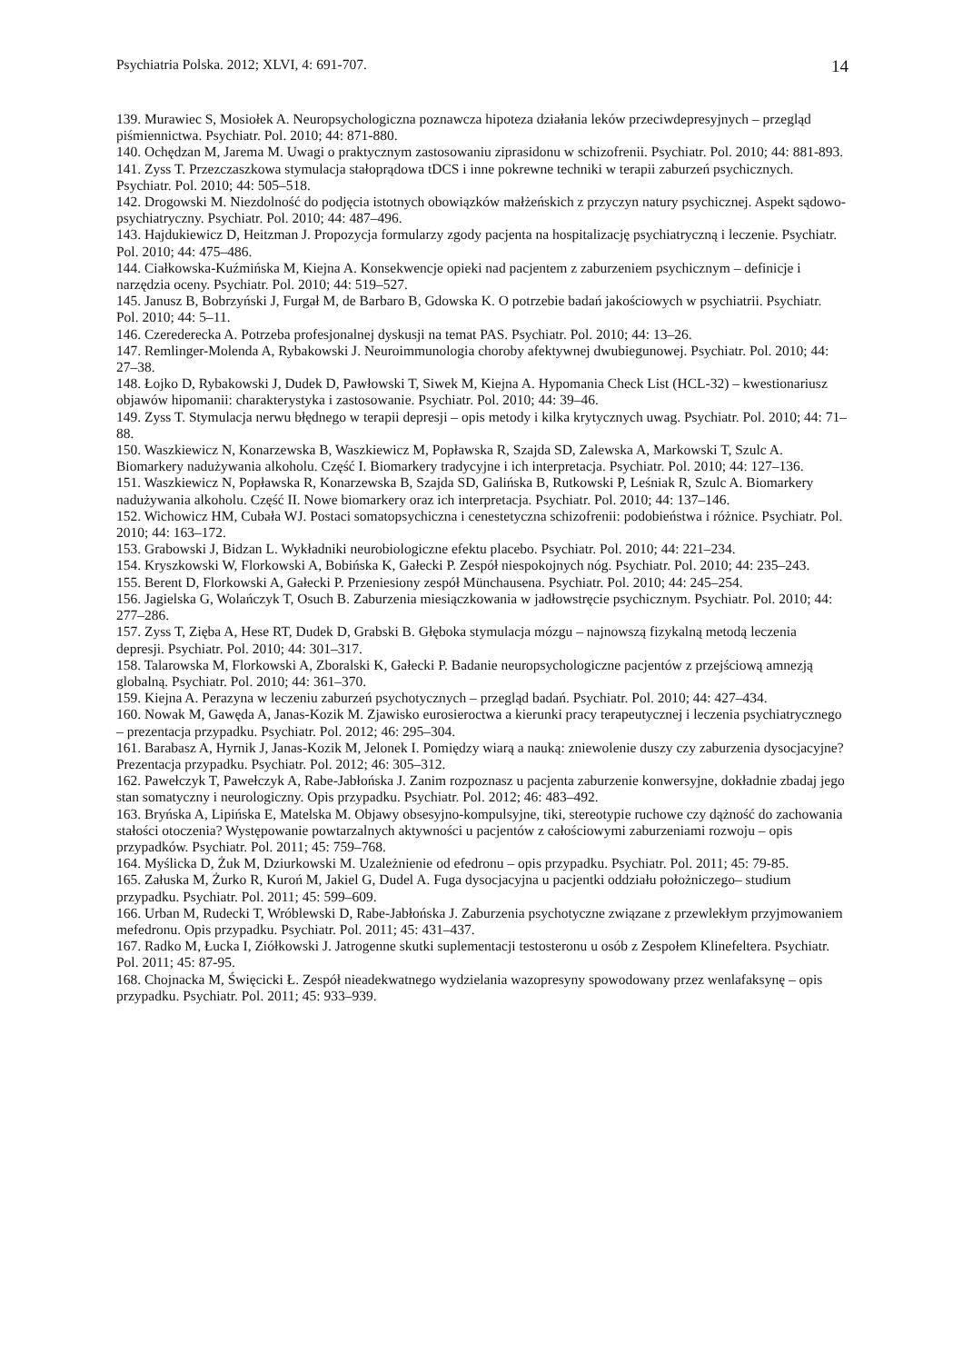Psychiatria Polska. 2012; XLVI, 4: 691-707. 14
139. Murawiec S, Mosiołek A. Neuropsychologiczna poznawcza hipoteza działania leków przeciwdepresyjnych – przegląd piśmiennictwa. Psychiatr. Pol. 2010; 44: 871-880.
140. Ochędzan M, Jarema M. Uwagi o praktycznym zastosowaniu ziprasidonu w schizofrenii. Psychiatr. Pol. 2010; 44: 881-893.
141. Zyss T. Przezczaszkowa stymulacja stałoprądowa tDCS i inne pokrewne techniki w terapii zaburzeń psychicznych. Psychiatr. Pol. 2010; 44: 505–518.
142. Drogowski M. Niezdolność do podjęcia istotnych obowiązków małżeńskich z przyczyn natury psychicznej. Aspekt sądowo-psychiatryczny. Psychiatr. Pol. 2010; 44: 487–496.
143. Hajdukiewicz D, Heitzman J. Propozycja formularzy zgody pacjenta na hospitalizację psychiatryczną i leczenie. Psychiatr. Pol. 2010; 44: 475–486.
144. Ciałkowska-Kuźmińska M, Kiejna A. Konsekwencje opieki nad pacjentem z zaburzeniem psychicznym – definicje i narzędzia oceny. Psychiatr. Pol. 2010; 44: 519–527.
145. Janusz B, Bobrzyński J, Furgał M, de Barbaro B, Gdowska K. O potrzebie badań jakościowych w psychiatrii. Psychiatr. Pol. 2010; 44: 5–11.
146. Czerederecka A. Potrzeba profesjonalnej dyskusji na temat PAS. Psychiatr. Pol. 2010; 44: 13–26.
147. Remlinger-Molenda A, Rybakowski J. Neuroimmunologia choroby afektywnej dwubiegunowej. Psychiatr. Pol. 2010; 44: 27–38.
148. Łojko D, Rybakowski J, Dudek D, Pawłowski T, Siwek M, Kiejna A. Hypomania Check List (HCL-32) – kwestionariusz objawów hipomanii: charakterystyka i zastosowanie. Psychiatr. Pol. 2010; 44: 39–46.
149. Zyss T. Stymulacja nerwu błędnego w terapii depresji – opis metody i kilka krytycznych uwag. Psychiatr. Pol. 2010; 44: 71–88.
150. Waszkiewicz N, Konarzewska B, Waszkiewicz M, Popławska R, Szajda SD, Zalewska A, Markowski T, Szulc A. Biomarkery nadużywania alkoholu. Część I. Biomarkery tradycyjne i ich interpretacja. Psychiatr. Pol. 2010; 44: 127–136.
151. Waszkiewicz N, Popławska R, Konarzewska B, Szajda SD, Galińska B, Rutkowski P, Leśniak R, Szulc A. Biomarkery nadużywania alkoholu. Część II. Nowe biomarkery oraz ich interpretacja. Psychiatr. Pol. 2010; 44: 137–146.
152. Wichowicz HM, Cubała WJ. Postaci somatopsychiczna i cenestetyczna schizofrenii: podobieństwa i różnice. Psychiatr. Pol. 2010; 44: 163–172.
153. Grabowski J, Bidzan L. Wykładniki neurobiologiczne efektu placebo. Psychiatr. Pol. 2010; 44: 221–234.
154. Kryszkowski W, Florkowski A, Bobińska K, Gałecki P. Zespół niespokojnych nóg. Psychiatr. Pol. 2010; 44: 235–243.
155. Berent D, Florkowski A, Gałecki P. Przeniesiony zespół Münchausena. Psychiatr. Pol. 2010; 44: 245–254.
156. Jagielska G, Wolańczyk T, Osuch B. Zaburzenia miesiączkowania w jadłowstręcie psychicznym. Psychiatr. Pol. 2010; 44: 277–286.
157. Zyss T, Zięba A, Hese RT, Dudek D, Grabski B. Głęboka stymulacja mózgu – najnowszą fizykalną metodą leczenia depresji. Psychiatr. Pol. 2010; 44: 301–317.
158. Talarowska M, Florkowski A, Zboralski K, Gałecki P. Badanie neuropsychologiczne pacjentów z przejściową amnezją globalną. Psychiatr. Pol. 2010; 44: 361–370.
159. Kiejna A. Perazyna w leczeniu zaburzeń psychotycznych – przegląd badań. Psychiatr. Pol. 2010; 44: 427–434.
160. Nowak M, Gawęda A, Janas-Kozik M. Zjawisko eurosieroctwa a kierunki pracy terapeutycznej i leczenia psychiatrycznego – prezentacja przypadku. Psychiatr. Pol. 2012; 46: 295–304.
161. Barabasz A, Hyrnik J, Janas-Kozik M, Jelonek I. Pomiędzy wiarą a nauką: zniewolenie duszy czy zaburzenia dysocjacyjne? Prezentacja przypadku. Psychiatr. Pol. 2012; 46: 305–312.
162. Pawełczyk T, Pawełczyk A, Rabe-Jabłońska J. Zanim rozpoznasz u pacjenta zaburzenie konwersyjne, dokładnie zbadaj jego stan somatyczny i neurologiczny. Opis przypadku. Psychiatr. Pol. 2012; 46: 483–492.
163. Bryńska A, Lipińska E, Matelska M. Objawy obsesyjno-kompulsyjne, tiki, stereotypie ruchowe czy dążność do zachowania stałości otoczenia? Występowanie powtarzalnych aktywności u pacjentów z całościowymi zaburzeniami rozwoju – opis przypadków. Psychiatr. Pol. 2011; 45: 759–768.
164. Myślicka D, Żuk M, Dziurkowski M. Uzależnienie od efedronu – opis przypadku. Psychiatr. Pol. 2011; 45: 79-85.
165. Załuska M, Żurko R, Kuroń M, Jakiel G, Dudel A. Fuga dysocjacyjna u pacjentki oddziału położniczego– studium przypadku. Psychiatr. Pol. 2011; 45: 599–609.
166. Urban M, Rudecki T, Wróblewski D, Rabe-Jabłońska J. Zaburzenia psychotyczne związane z przewlekłym przyjmowaniem mefedronu. Opis przypadku. Psychiatr. Pol. 2011; 45: 431–437.
167. Radko M, Łucka I, Ziółkowski J. Jatrogenne skutki suplementacji testosteronu u osób z Zespołem Klinefeltera. Psychiatr. Pol. 2011; 45: 87-95.
168. Chojnacka M, Święcicki Ł. Zespół nieadekwatnego wydzielania wazopresyny spowodowany przez wenlafaksynę – opis przypadku. Psychiatr. Pol. 2011; 45: 933–939.